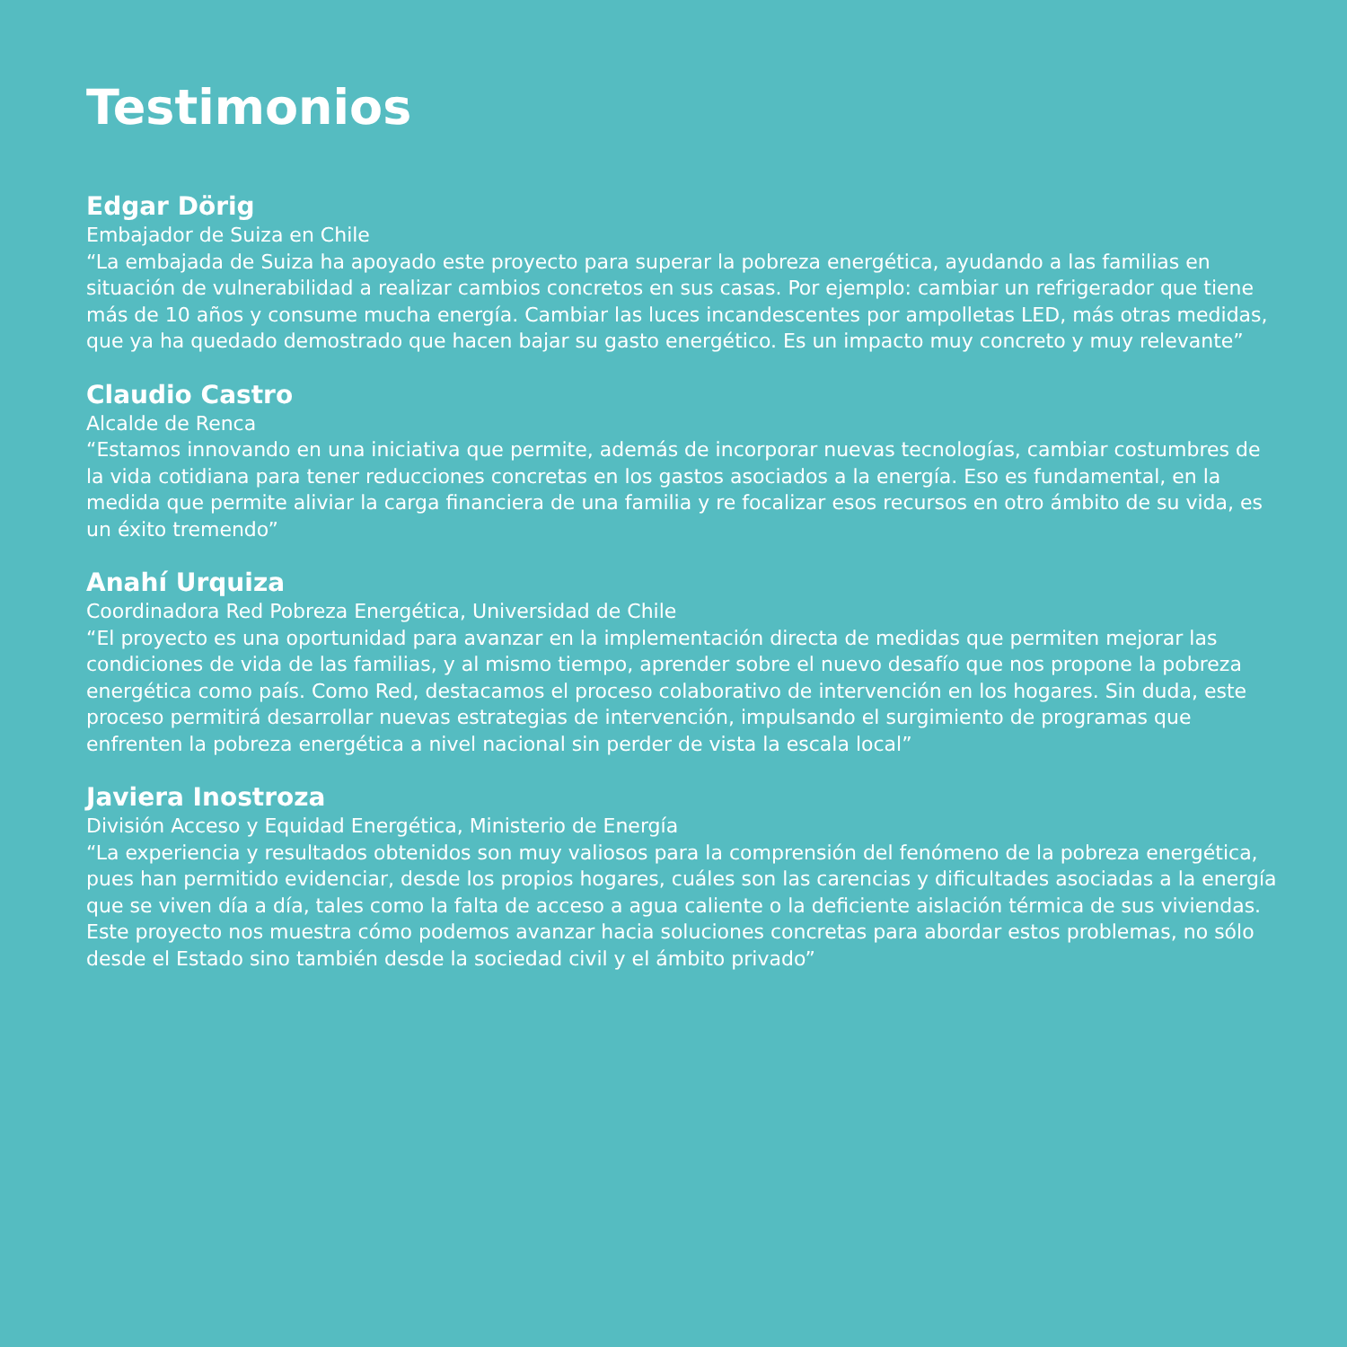Testimonios
Edgar Dörig
Embajador de Suiza en Chile
“La embajada de Suiza ha apoyado este proyecto para superar la pobreza energética, ayudando a las familias en situación de vulnerabilidad a realizar cambios concretos en sus casas. Por ejemplo: cambiar un refrigerador que tiene más de 10 años y consume mucha energía. Cambiar las luces incandescentes por ampolletas LED, más otras medidas, que ya ha quedado demostrado que hacen bajar su gasto energético. Es un impacto muy concreto y muy relevante”
Claudio Castro
Alcalde de Renca
“Estamos innovando en una iniciativa que permite, además de incorporar nuevas tecnologías, cambiar costumbres de la vida cotidiana para tener reducciones concretas en los gastos asociados a la energía. Eso es fundamental, en la medida que permite aliviar la carga financiera de una familia y re focalizar esos recursos en otro ámbito de su vida, es un éxito tremendo”
Anahí Urquiza
Coordinadora Red Pobreza Energética, Universidad de Chile
“El proyecto es una oportunidad para avanzar en la implementación directa de medidas que permiten mejorar las condiciones de vida de las familias, y al mismo tiempo, aprender sobre el nuevo desafío que nos propone la pobreza energética como país. Como Red, destacamos el proceso colaborativo de intervención en los hogares. Sin duda, este proceso permitirá desarrollar nuevas estrategias de intervención, impulsando el surgimiento de programas que enfrenten la pobreza energética a nivel nacional sin perder de vista la escala local”
Javiera Inostroza
División Acceso y Equidad Energética, Ministerio de Energía
“La experiencia y resultados obtenidos son muy valiosos para la comprensión del fenómeno de la pobreza energética, pues han permitido evidenciar, desde los propios hogares, cuáles son las carencias y dificultades asociadas a la energía que se viven día a día, tales como la falta de acceso a agua caliente o la deficiente aislación térmica de sus viviendas. Este proyecto nos muestra cómo podemos avanzar hacia soluciones concretas para abordar estos problemas, no sólo desde el Estado sino también desde la sociedad civil y el ámbito privado”